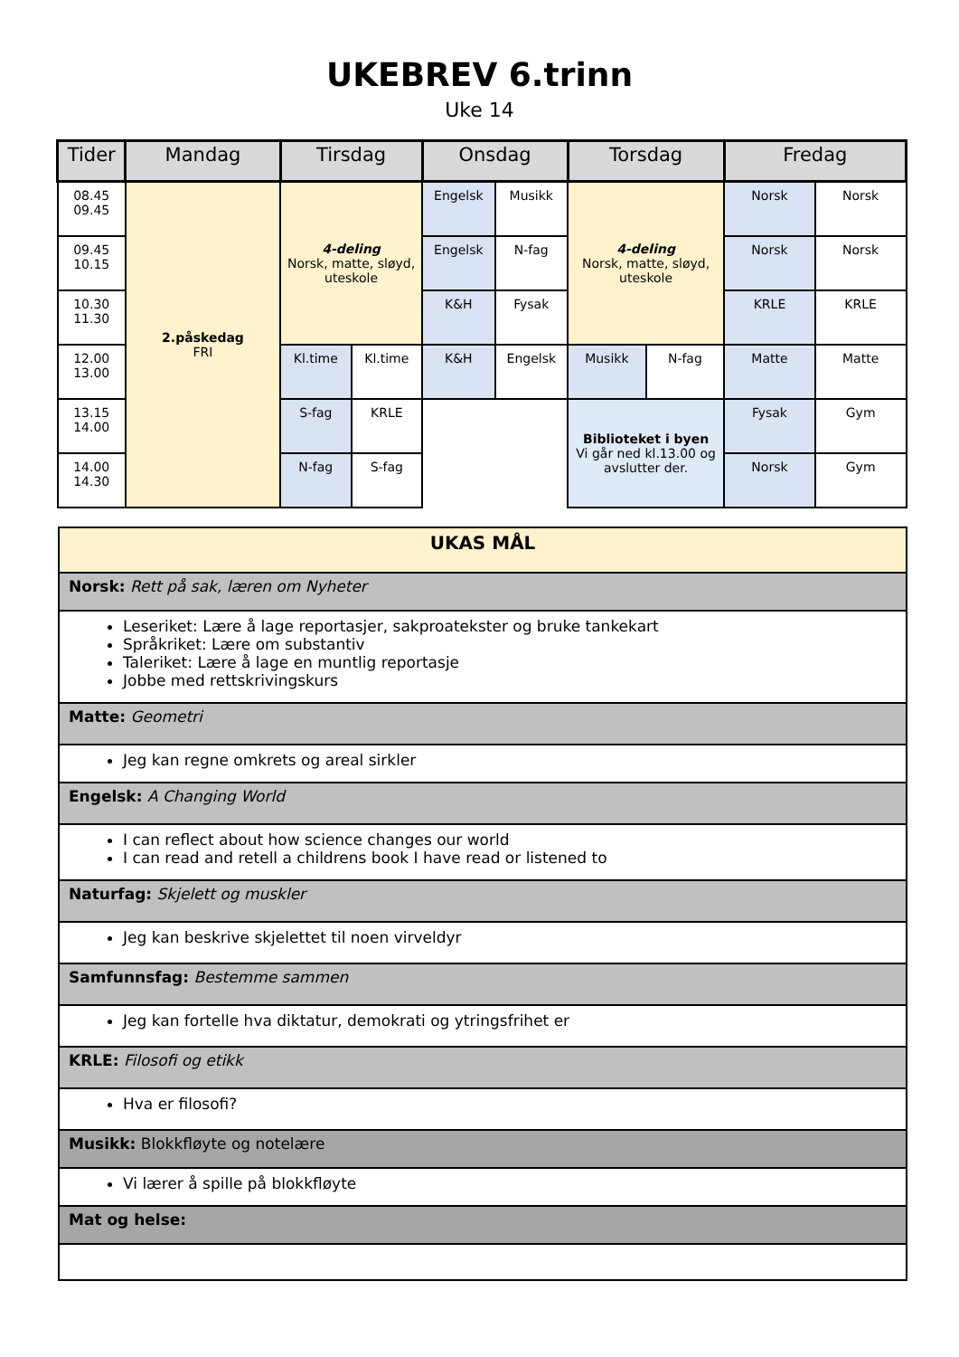UKEBREV 6.trinn
Uke 14
| Tider | Mandag | Tirsdag | | Onsdag | | Torsdag | | Fredag | |
| --- | --- | --- | --- | --- | --- | --- | --- | --- | --- |
| 08.45 09.45 | 2.påskedag FRI | 4-deling Norsk, matte, sløyd, uteskole | | Engelsk | Musikk | 4-deling Norsk, matte, sløyd, uteskole | | Norsk | Norsk |
| 09.45 10.15 | | | | Engelsk | N-fag | | | Norsk | Norsk |
| 10.30 11.30 | | | | K&H | Fysak | | | KRLE | KRLE |
| 12.00 13.00 | | Kl.time | Kl.time | K&H | Engelsk | Musikk | N-fag | Matte | Matte |
| 13.15 14.00 | | S-fag | KRLE | | | Biblioteket i byen Vi går ned kl.13.00 og avslutter der. | | Fysak | Gym |
| 14.00 14.30 | | N-fag | S-fag | | | | | Norsk | Gym |
| UKAS MÅL |
| Norsk: Rett på sak, læren om Nyheter |
| Leseriket: Lære å lage reportasjer, sakproatekster og bruke tankekart Språkriket: Lære om substantiv Taleriket: Lære å lage en muntlig reportasje Jobbe med rettskrivingskurs |
| Matte: Geometri |
| Jeg kan regne omkrets og areal sirkler |
| Engelsk: A Changing World |
| I can reflect about how science changes our world I can read and retell a childrens book I have read or listened to |
| Naturfag: Skjelett og muskler |
| Jeg kan beskrive skjelettet til noen virveldyr |
| Samfunnsfag: Bestemme sammen |
| Jeg kan fortelle hva diktatur, demokrati og ytringsfrihet er |
| KRLE: Filosofi og etikk |
| Hva er filosofi? |
| Musikk: Blokkfløyte og notelære |
| Vi lærer å spille på blokkfløyte |
| Mat og helse: |